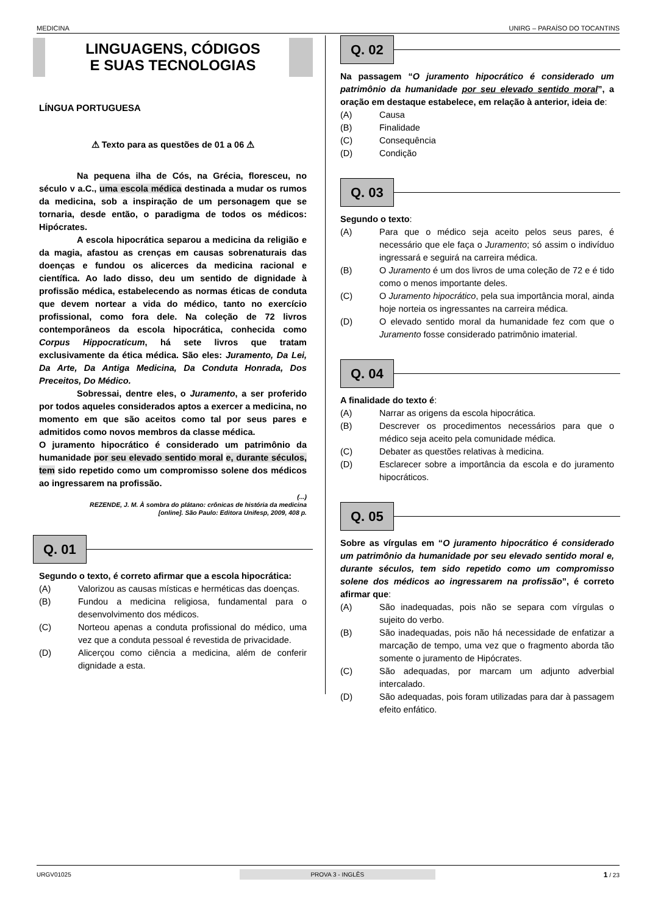MEDICINA UNIRG – PARAÍSO DO TOCANTINS
LINGUAGENS, CÓDIGOS
E SUAS TECNOLOGIAS
LÍNGUA PORTUGUESA
⚠ Texto para as questões de 01 a 06 ⚠
Na pequena ilha de Cós, na Grécia, floresceu, no século v a.C., uma escola médica destinada a mudar os rumos da medicina, sob a inspiração de um personagem que se tornaria, desde então, o paradigma de todos os médicos: Hipócrates.
A escola hipocrática separou a medicina da religião e da magia, afastou as crenças em causas sobrenaturais das doenças e fundou os alicerces da medicina racional e científica. Ao lado disso, deu um sentido de dignidade à profissão médica, estabelecendo as normas éticas de conduta que devem nortear a vida do médico, tanto no exercício profissional, como fora dele. Na coleção de 72 livros contemporâneos da escola hipocrática, conhecida como Corpus Hippocraticum, há sete livros que tratam exclusivamente da ética médica. São eles: Juramento, Da Lei, Da Arte, Da Antiga Medicina, Da Conduta Honrada, Dos Preceitos, Do Médico.
Sobressai, dentre eles, o Juramento, a ser proferido por todos aqueles considerados aptos a exercer a medicina, no momento em que são aceitos como tal por seus pares e admitidos como novos membros da classe médica.
O juramento hipocrático é considerado um patrimônio da humanidade por seu elevado sentido moral e, durante séculos, tem sido repetido como um compromisso solene dos médicos ao ingressarem na profissão.
(...)
REZENDE, J. M. À sombra do plátano: crônicas de história da medicina
[online]. São Paulo: Editora Unifesp, 2009, 408 p.
Q. 01
Segundo o texto, é correto afirmar que a escola hipocrática:
(A) Valorizou as causas místicas e herméticas das doenças.
(B) Fundou a medicina religiosa, fundamental para o desenvolvimento dos médicos.
(C) Norteou apenas a conduta profissional do médico, uma vez que a conduta pessoal é revestida de privacidade.
(D) Alicerçou como ciência a medicina, além de conferir dignidade a esta.
Q. 02
Na passagem “O juramento hipocrático é considerado um patrimônio da humanidade por seu elevado sentido moral”, a oração em destaque estabelece, em relação à anterior, ideia de:
(A) Causa
(B) Finalidade
(C) Consequência
(D) Condição
Q. 03
Segundo o texto:
(A) Para que o médico seja aceito pelos seus pares, é necessário que ele faça o Juramento; só assim o indivíduo ingressará e seguirá na carreira médica.
(B) O Juramento é um dos livros de uma coleção de 72 e é tido como o menos importante deles.
(C) O Juramento hipocrático, pela sua importância moral, ainda hoje norteia os ingressantes na carreira médica.
(D) O elevado sentido moral da humanidade fez com que o Juramento fosse considerado patrimônio imaterial.
Q. 04
A finalidade do texto é:
(A) Narrar as origens da escola hipocrática.
(B) Descrever os procedimentos necessários para que o médico seja aceito pela comunidade médica.
(C) Debater as questões relativas à medicina.
(D) Esclarecer sobre a importância da escola e do juramento hipocráticos.
Q. 05
Sobre as vírgulas em “O juramento hipocrático é considerado um patrimônio da humanidade por seu elevado sentido moral e, durante séculos, tem sido repetido como um compromisso solene dos médicos ao ingressarem na profissão”, é correto afirmar que:
(A) São inadequadas, pois não se separa com vírgulas o sujeito do verbo.
(B) São inadequadas, pois não há necessidade de enfatizar a marcação de tempo, uma vez que o fragmento aborda tão somente o juramento de Hipócrates.
(C) São adequadas, por marcam um adjunto adverbial intercalado.
(D) São adequadas, pois foram utilizadas para dar à passagem efeito enfático.
URGV01025 PROVA 3 - INGLÊS 1 / 23